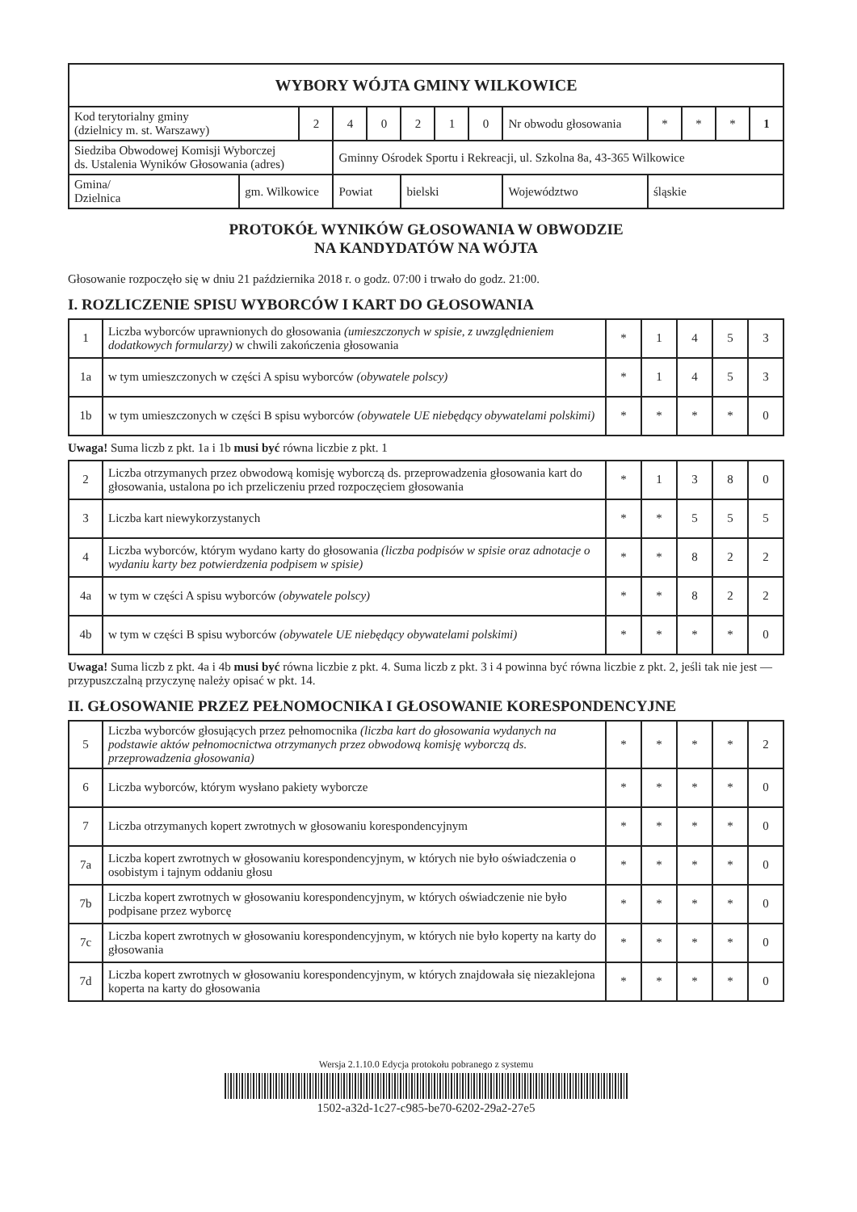| WYBORY WÓJTA GMINY WILKOWICE | | | | | | | | | | | | | |
| Kod terytorialny gminy (dzielnicy m. st. Warszawy) | | 2 | 4 | 0 | 2 | 1 | 0 | Nr obwodu głosowania | | * | * | * | 1 |
| Siedziba Obwodowej Komisji Wyborczej ds. Ustalenia Wyników Głosowania (adres) | | | Gminny Ośrodek Sportu i Rekreacji, ul. Szkolna 8a, 43-365 Wilkowice | | | | | | | | | | |
| Gmina/ Dzielnica | gm. Wilkowice | | Powiat | | bielski | | | Województwo | śląskie | | | | |
PROTOKÓŁ WYNIKÓW GŁOSOWANIA W OBWODZIE
NA KANDYDATÓW NA WÓJTA
Głosowanie rozpoczęło się w dniu 21 października 2018 r. o godz. 07:00 i trwało do godz. 21:00.
I. ROZLICZENIE SPISU WYBORCÓW I KART DO GŁOSOWANIA
| 1 | Liczba wyborców uprawnionych do głosowania (umieszczonych w spisie, z uwzględnieniem dodatkowych formularzy) w chwili zakończenia głosowania | * | 1 | 4 | 5 | 3 |
| 1a | w tym umieszczonych w części A spisu wyborców (obywatele polscy) | * | 1 | 4 | 5 | 3 |
| 1b | w tym umieszczonych w części B spisu wyborców (obywatele UE niebędący obywatelami polskimi) | * | * | * | * | 0 |
Uwaga! Suma liczb z pkt. 1a i 1b musi być równa liczbie z pkt. 1
| 2 | Liczba otrzymanych przez obwodową komisję wyborczą ds. przeprowadzenia głosowania kart do głosowania, ustalona po ich przeliczeniu przed rozpoczęciem głosowania | * | 1 | 3 | 8 | 0 |
| 3 | Liczba kart niewykorzystanych | * | * | 5 | 5 | 5 |
| 4 | Liczba wyborców, którym wydano karty do głosowania (liczba podpisów w spisie oraz adnotacje o wydaniu karty bez potwierdzenia podpisem w spisie) | * | * | 8 | 2 | 2 |
| 4a | w tym w części A spisu wyborców (obywatele polscy) | * | * | 8 | 2 | 2 |
| 4b | w tym w części B spisu wyborców (obywatele UE niebędący obywatelami polskimi) | * | * | * | * | 0 |
Uwaga! Suma liczb z pkt. 4a i 4b musi być równa liczbie z pkt. 4. Suma liczb z pkt. 3 i 4 powinna być równa liczbie z pkt. 2, jeśli tak nie jest — przypuszczalną przyczynę należy opisać w pkt. 14.
II. GŁOSOWANIE PRZEZ PEŁNOMOCNIKA I GŁOSOWANIE KORESPONDENCYJNE
| 5 | Liczba wyborców głosujących przez pełnomocnika (liczba kart do głosowania wydanych na podstawie aktów pełnomocnictwa otrzymanych przez obwodową komisję wyborczą ds. przeprowadzenia głosowania) | * | * | * | * | 2 |
| 6 | Liczba wyborców, którym wysłano pakiety wyborcze | * | * | * | * | 0 |
| 7 | Liczba otrzymanych kopert zwrotnych w głosowaniu korespondencyjnym | * | * | * | * | 0 |
| 7a | Liczba kopert zwrotnych w głosowaniu korespondencyjnym, w których nie było oświadczenia o osobistym i tajnym oddaniu głosu | * | * | * | * | 0 |
| 7b | Liczba kopert zwrotnych w głosowaniu korespondencyjnym, w których oświadczenie nie było podpisane przez wyborcę | * | * | * | * | 0 |
| 7c | Liczba kopert zwrotnych w głosowaniu korespondencyjnym, w których nie było koperty na karty do głosowania | * | * | * | * | 0 |
| 7d | Liczba kopert zwrotnych w głosowaniu korespondencyjnym, w których znajdowała się niezaklejona koperta na karty do głosowania | * | * | * | * | 0 |
Wersja 2.1.10.0 Edycja protokołu pobranego z systemu
1502-a32d-1c27-c985-be70-6202-29a2-27e5